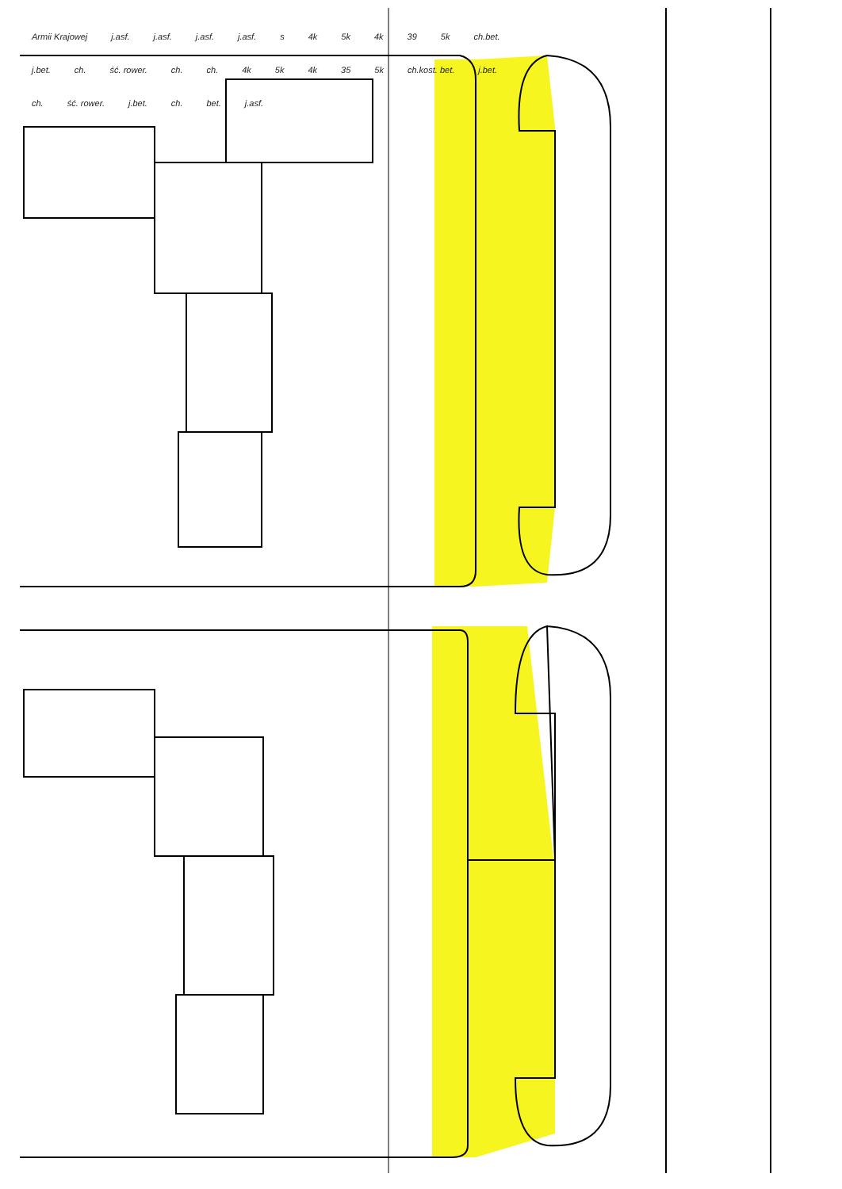Armii Krajowej j.asf. j.asf. j.asf. j.asf. s 4k 5k 4k 39 5k ch.bet. j.bet. ch. ść. rower. ch. ch. 4k 5k 4k 35 5k ch.kost. bet. j.bet. ch. ść. rower. j.bet. ch. bet. j.asf.